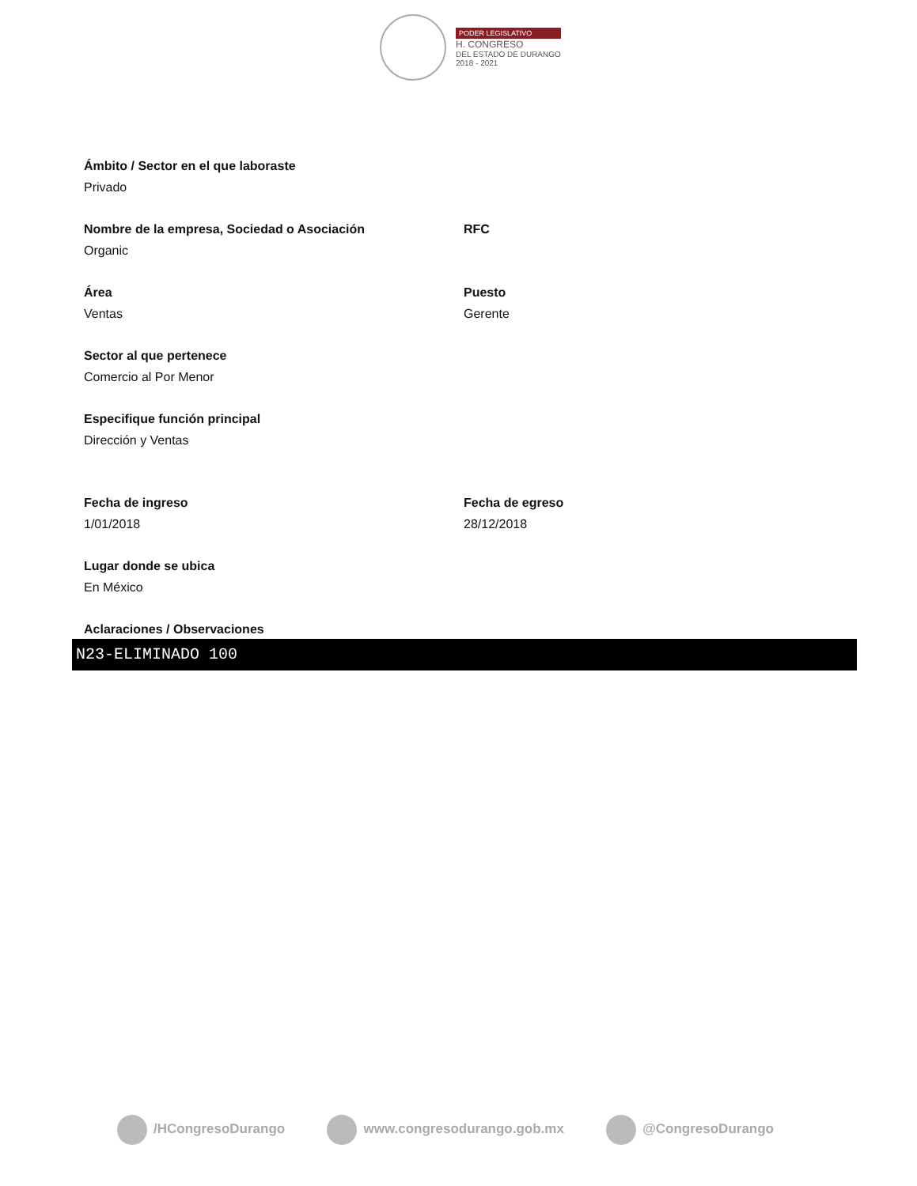PODER LEGISLATIVO
H. CONGRESO
DEL ESTADO DE DURANGO
2018 - 2021
Ámbito / Sector en el que laboraste
Privado
Nombre de la empresa, Sociedad o Asociación
Organic
RFC
Área
Ventas
Puesto
Gerente
Sector al que pertenece
Comercio al Por Menor
Especifique función principal
Dirección y Ventas
Fecha de ingreso
1/01/2018
Fecha de egreso
28/12/2018
Lugar donde se ubica
En México
Aclaraciones / Observaciones
N23-ELIMINADO 100
/HCongresoDurango www.congresodurango.gob.mx @CongresoDurango